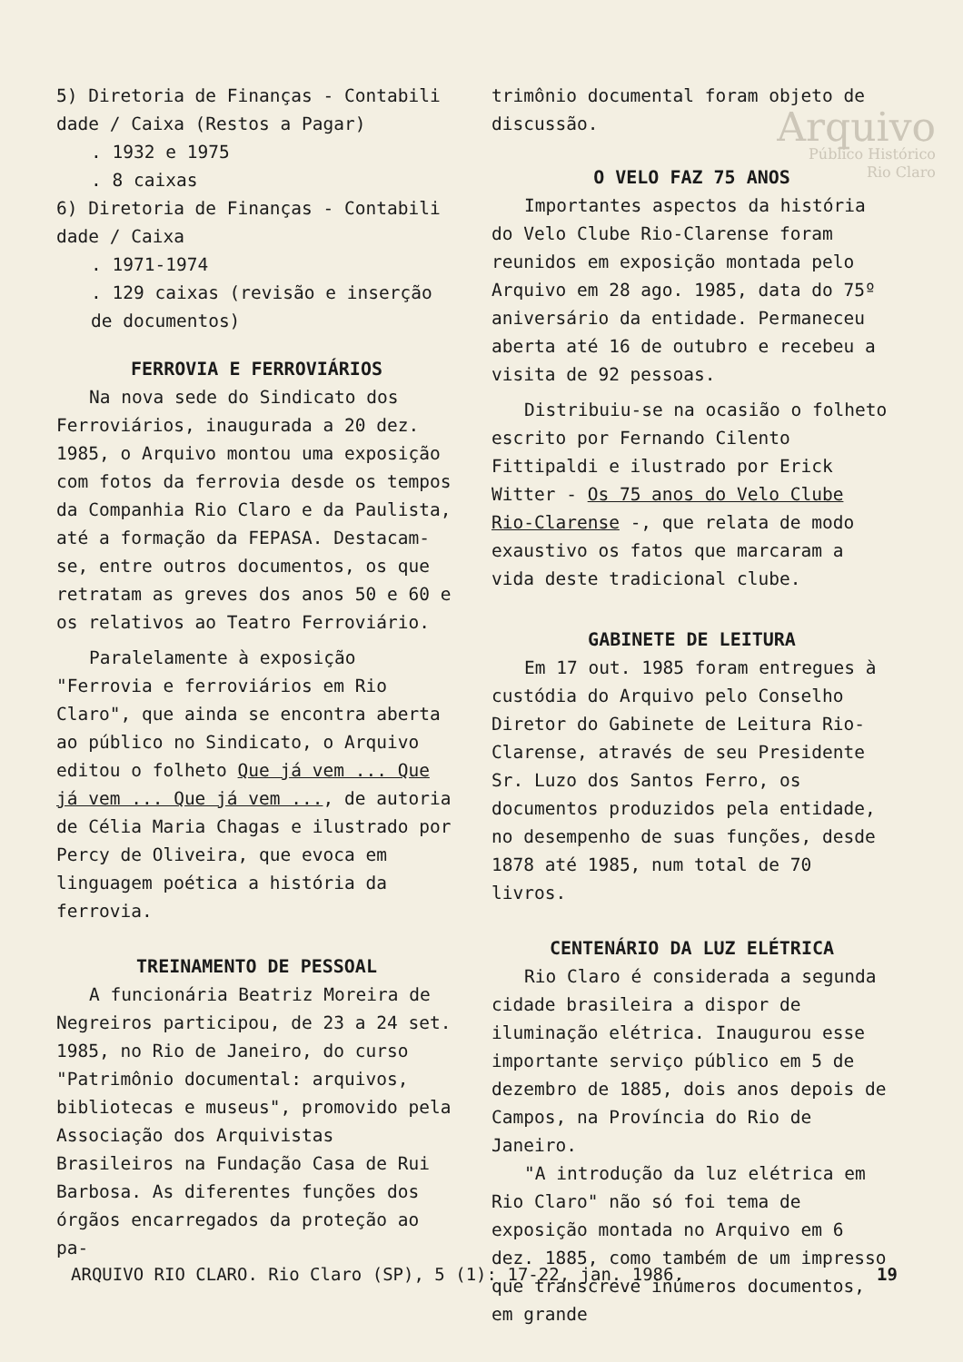Arquivo
Público Histórico
Rio Claro
5) Diretoria de Finanças - Contabili dade / Caixa (Restos a Pagar)
. 1932 e 1975
. 8 caixas
6) Diretoria de Finanças - Contabili dade / Caixa
. 1971-1974
. 129 caixas (revisão e inserção de documentos)
FERROVIA E FERROVIÁRIOS
Na nova sede do Sindicato dos Ferroviários, inaugurada a 20 dez. 1985, o Arquivo montou uma exposição com fotos da ferrovia desde os tempos da Companhia Rio Claro e da Paulista, até a formação da FEPASA. Destacam-se, entre outros documentos, os que retratam as greves dos anos 50 e 60 e os relativos ao Teatro Ferroviário.
Paralelamente à exposição "Ferrovia e ferroviários em Rio Claro", que ainda se encontra aberta ao público no Sindicato, o Arquivo editou o folheto Que já vem ... Que já vem ... Que já vem ..., de autoria de Célia Maria Chagas e ilustrado por Percy de Oliveira, que evoca em linguagem poética a história da ferrovia.
TREINAMENTO DE PESSOAL
A funcionária Beatriz Moreira de Negreiros participou, de 23 a 24 set. 1985, no Rio de Janeiro, do curso "Patrimônio documental: arquivos, bibliotecas e museus", promovido pela Associação dos Arquivistas Brasileiros na Fundação Casa de Rui Barbosa. As diferentes funções dos órgãos encarregados da proteção ao pa-
trimônio documental foram objeto de discussão.
O VELO FAZ 75 ANOS
Importantes aspectos da história do Velo Clube Rio-Clarense foram reunidos em exposição montada pelo Arquivo em 28 ago. 1985, data do 75º aniversário da entidade. Permaneceu aberta até 16 de outubro e recebeu a visita de 92 pessoas.
Distribuiu-se na ocasião o folheto escrito por Fernando Cilento Fittipaldi e ilustrado por Erick Witter - Os 75 anos do Velo Clube Rio-Clarense -, que relata de modo exaustivo os fatos que marcaram a vida deste tradicional clube.
GABINETE DE LEITURA
Em 17 out. 1985 foram entregues à custódia do Arquivo pelo Conselho Diretor do Gabinete de Leitura Rio-Clarense, através de seu Presidente Sr. Luzo dos Santos Ferro, os documentos produzidos pela entidade, no desempenho de suas funções, desde 1878 até 1985, num total de 70 livros.
CENTENÁRIO DA LUZ ELÉTRICA
Rio Claro é considerada a segunda cidade brasileira a dispor de iluminação elétrica. Inaugurou esse importante serviço público em 5 de dezembro de 1885, dois anos depois de Campos, na Província do Rio de Janeiro.
"A introdução da luz elétrica em Rio Claro" não só foi tema de exposição montada no Arquivo em 6 dez. 1885, como também de um impresso que transcreve inúmeros documentos, em grande
ARQUIVO RIO CLARO. Rio Claro (SP), 5 (1): 17-22, jan. 1986. 19